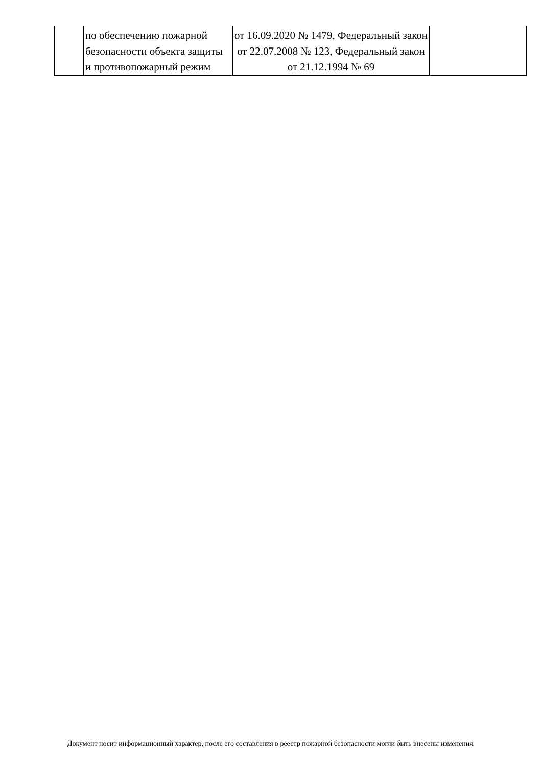| | по обеспечению пожарной безопасности объекта защиты и противопожарный режим | от 16.09.2020 № 1479, Федеральный закон от 22.07.2008 № 123, Федеральный закон от 21.12.1994 № 69 | |
Документ носит информационный характер, после его составления в реестр пожарной безопасности могли быть внесены изменения.